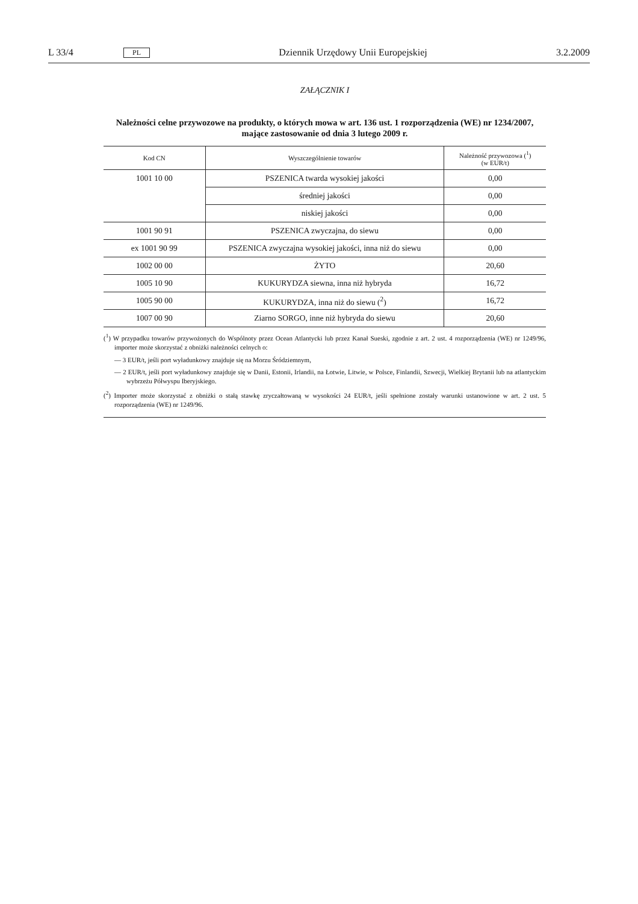L 33/4 PL Dziennik Urzędowy Unii Europejskiej 3.2.2009
ZAŁĄCZNIK I
Należności celne przywozowe na produkty, o których mowa w art. 136 ust. 1 rozporządzenia (WE) nr 1234/2007, mające zastosowanie od dnia 3 lutego 2009 r.
| Kod CN | Wyszczególnienie towarów | Należność przywozowa (<sup>1</sup>) (w EUR/t) |
| --- | --- | --- |
| 1001 10 00 | PSZENICA twarda wysokiej jakości | 0,00 |
| | średniej jakości | 0,00 |
| | niskiej jakości | 0,00 |
| 1001 90 91 | PSZENICA zwyczajna, do siewu | 0,00 |
| ex 1001 90 99 | PSZENICA zwyczajna wysokiej jakości, inna niż do siewu | 0,00 |
| 1002 00 00 | ŻYTO | 20,60 |
| 1005 10 90 | KUKURYDZA siewna, inna niż hybryda | 16,72 |
| 1005 90 00 | KUKURYDZA, inna niż do siewu (<sup>2</sup>) | 16,72 |
| 1007 00 90 | Ziarno SORGO, inne niż hybryda do siewu | 20,60 |
(<sup>1</sup>) W przypadku towarów przywożonych do Wspólnoty przez Ocean Atlantycki lub przez Kanał Sueski, zgodnie z art. 2 ust. 4 rozporządzenia (WE) nr 1249/96, importer może skorzystać z obniżki należności celnych o:
— 3 EUR/t, jeśli port wyładunkowy znajduje się na Morzu Śródziemnym,
— 2 EUR/t, jeśli port wyładunkowy znajduje się w Danii, Estonii, Irlandii, na Łotwie, Litwie, w Polsce, Finlandii, Szwecji, Wielkiej Brytanii lub na atlantyckim wybrzeżu Półwyspu Iberyjskiego.
(<sup>2</sup>) Importer może skorzystać z obniżki o stałą stawkę zryczałtowaną w wysokości 24 EUR/t, jeśli spełnione zostały warunki ustanowione w art. 2 ust. 5 rozporządzenia (WE) nr 1249/96.